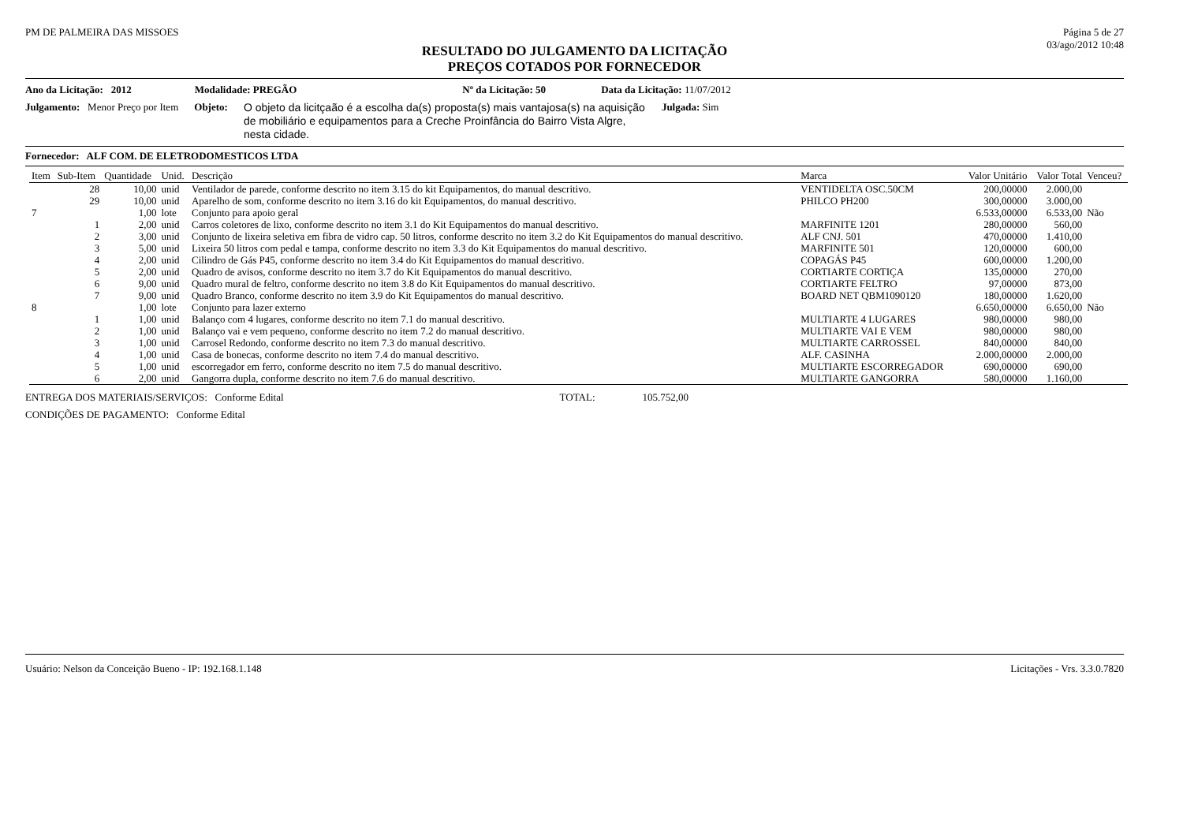PM DE PALMEIRA DAS MISSOES Página 5 de 27
03/ago/2012 10:48
RESULTADO DO JULGAMENTO DA LICITAÇÃO
PREÇOS COTADOS POR FORNECEDOR
Ano da Licitação: 2012 Modalidade: PREGÃO Nº da Licitação: 50 Data da Licitação: 11/07/2012
Julgamento: Menor Preço por Item Objeto: O objeto da licitçaão é a escolha da(s) proposta(s) mais vantajosa(s) na aquisição de mobiliário e equipamentos para a Creche Proinfância do Bairro Vista Algre, nesta cidade. Julgada: Sim
Fornecedor: ALF COM. DE ELETRODOMESTICOS LTDA
| Item | Sub-Item | Quantidade | Unid. | Descrição | Marca | Valor Unitário | Valor Total | Venceu? |
| --- | --- | --- | --- | --- | --- | --- | --- | --- |
| | 28 | 10,00 | unid | Ventilador de parede, conforme descrito no item 3.15 do kit Equipamentos, do manual descritivo. | VENTIDELTA OSC.50CM | 200,00000 | 2.000,00 | |
| | 29 | 10,00 | unid | Aparelho de som, conforme descrito no item 3.16 do kit Equipamentos, do manual descritivo. | PHILCO PH200 | 300,00000 | 3.000,00 | |
| 7 | | 1,00 | lote | Conjunto para apoio geral | | 6.533,00000 | 6.533,00 | Não |
| | 1 | 2,00 | unid | Carros coletores de lixo, conforme descrito no item 3.1 do Kit Equipamentos do manual descritivo. | MARFINITE 1201 | 280,00000 | 560,00 | |
| | 2 | 3,00 | unid | Conjunto de lixeira seletiva em fibra de vidro cap. 50 litros, conforme descrito no item 3.2 do Kit Equipamentos do manual descritivo. | ALF CNJ. 501 | 470,00000 | 1.410,00 | |
| | 3 | 5,00 | unid | Lixeira 50 litros com pedal e tampa, conforme descrito no item 3.3 do Kit Equipamentos do manual descritivo. | MARFINITE 501 | 120,00000 | 600,00 | |
| | 4 | 2,00 | unid | Cilindro de Gás P45, conforme descrito no item 3.4 do Kit Equipamentos do manual descritivo. | COPAGÁS P45 | 600,00000 | 1.200,00 | |
| | 5 | 2,00 | unid | Quadro de avisos, conforme descrito no item 3.7 do Kit Equipamentos do manual descritivo. | CORTIARTE CORTIÇA | 135,00000 | 270,00 | |
| | 6 | 9,00 | unid | Quadro mural de feltro, conforme descrito no item 3.8 do Kit Equipamentos do manual descritivo. | CORTIARTE FELTRO | 97,00000 | 873,00 | |
| | 7 | 9,00 | unid | Quadro Branco, conforme descrito no item 3.9 do Kit Equipamentos do manual descritivo. | BOARD NET QBM1090120 | 180,00000 | 1.620,00 | |
| 8 | | 1,00 | lote | Conjunto para lazer externo | | 6.650,00000 | 6.650,00 | Não |
| | 1 | 1,00 | unid | Balanço com 4 lugares, conforme descrito no item 7.1 do manual descritivo. | MULTIARTE 4 LUGARES | 980,00000 | 980,00 | |
| | 2 | 1,00 | unid | Balanço vai e vem pequeno, conforme descrito no item 7.2 do manual descritivo. | MULTIARTE VAI E VEM | 980,00000 | 980,00 | |
| | 3 | 1,00 | unid | Carrosel Redondo, conforme descrito no item 7.3 do manual descritivo. | MULTIARTE CARROSSEL | 840,00000 | 840,00 | |
| | 4 | 1,00 | unid | Casa de bonecas, conforme descrito no item 7.4 do manual descritivo. | ALF. CASINHA | 2.000,00000 | 2.000,00 | |
| | 5 | 1,00 | unid | escorregador em ferro, conforme descrito no item 7.5 do manual descritivo. | MULTIARTE ESCORREGADOR | 690,00000 | 690,00 | |
| | 6 | 2,00 | unid | Gangorra dupla, conforme descrito no item 7.6 do manual descritivo. | MULTIARTE GANGORRA | 580,00000 | 1.160,00 | |
ENTREGA DOS MATERIAIS/SERVIÇOS: Conforme Edital TOTAL: 105.752,00
CONDIÇÕES DE PAGAMENTO: Conforme Edital
Usuário: Nelson da Conceição Bueno - IP: 192.168.1.148 Licitações - Vrs. 3.3.0.7820